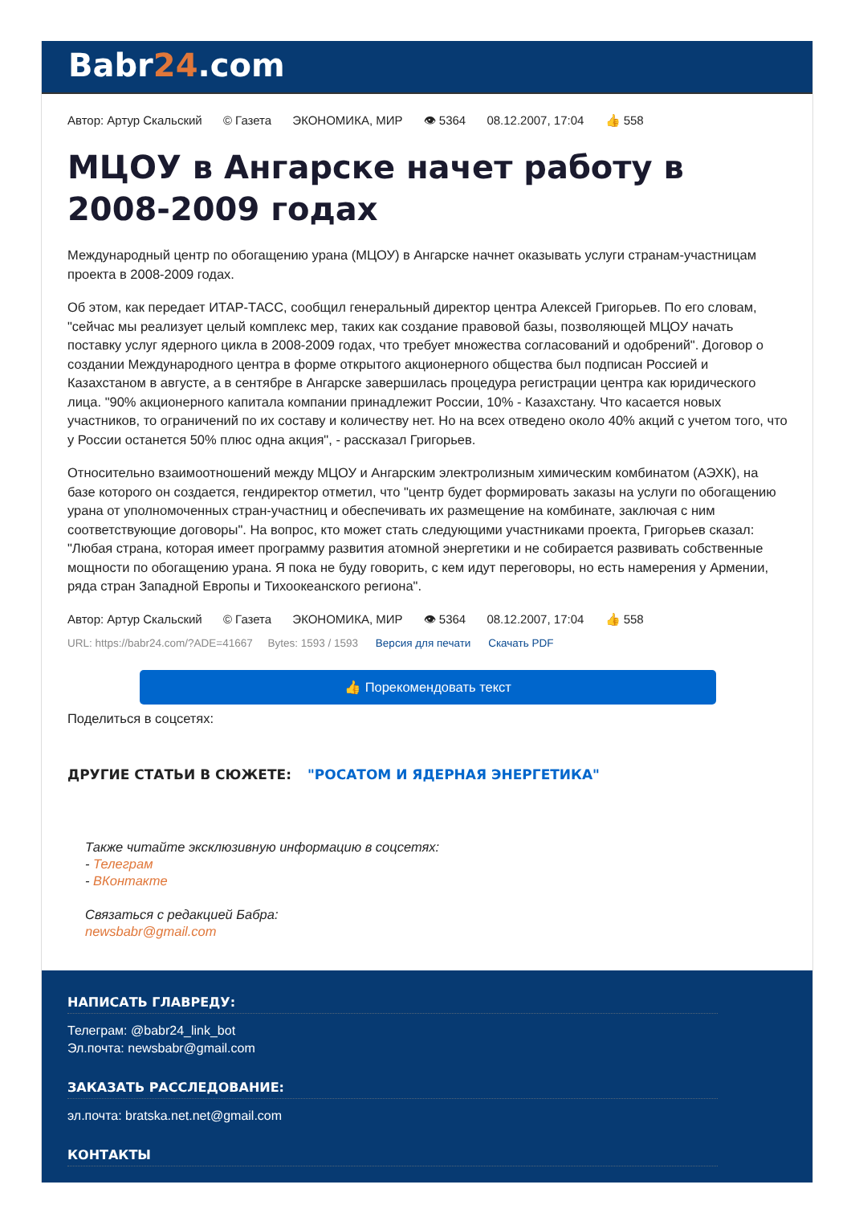Babr24.com
Автор: Артур Скальский © Газета ЭКОНОМИКА, МИР 👁 5364 08.12.2007, 17:04 👍 558
МЦОУ в Ангарске начет работу в 2008-2009 годах
Международный центр по обогащению урана (МЦОУ) в Ангарске начнет оказывать услуги странам-участницам проекта в 2008-2009 годах.
Об этом, как передает ИТАР-ТАСС, сообщил генеральный директор центра Алексей Григорьев. По его словам, "сейчас мы реализует целый комплекс мер, таких как создание правовой базы, позволяющей МЦОУ начать поставку услуг ядерного цикла в 2008-2009 годах, что требует множества согласований и одобрений". Договор о создании Международного центра в форме открытого акционерного общества был подписан Россией и Казахстаном в августе, а в сентябре в Ангарске завершилась процедура регистрации центра как юридического лица. "90% акционерного капитала компании принадлежит России, 10% - Казахстану. Что касается новых участников, то ограничений по их составу и количеству нет. Но на всех отведено около 40% акций с учетом того, что у России останется 50% плюс одна акция", - рассказал Григорьев.
Относительно взаимоотношений между МЦОУ и Ангарским электролизным химическим комбинатом (АЭХК), на базе которого он создается, гендиректор отметил, что "центр будет формировать заказы на услуги по обогащению урана от уполномоченных стран-участниц и обеспечивать их размещение на комбинате, заключая с ним соответствующие договоры". На вопрос, кто может стать следующими участниками проекта, Григорьев сказал: "Любая страна, которая имеет программу развития атомной энергетики и не собирается развивать собственные мощности по обогащению урана. Я пока не буду говорить, с кем идут переговоры, но есть намерения у Армении, ряда стран Западной Европы и Тихоокеанского региона".
Автор: Артур Скальский © Газета ЭКОНОМИКА, МИР 👁 5364 08.12.2007, 17:04 👍 558
URL: https://babr24.com/?ADE=41667 Bytes: 1593 / 1593 Версия для печати Скачать PDF
👍 Порекомендовать текст
Поделиться в соцсетях:
ДРУГИЕ СТАТЬИ В СЮЖЕТЕ: "РОСАТОМ И ЯДЕРНАЯ ЭНЕРГЕТИКА"
Также читайте эксклюзивную информацию в соцсетях:
- Телеграм
- ВКонтакте
Связаться с редакцией Бабра:
newsbabr@gmail.com
НАПИСАТЬ ГЛАВРЕДУ:
Телеграм: @babr24_link_bot
Эл.почта: newsbabr@gmail.com
ЗАКАЗАТЬ РАССЛЕДОВАНИЕ:
эл.почта: bratska.net.net@gmail.com
КОНТАКТЫ